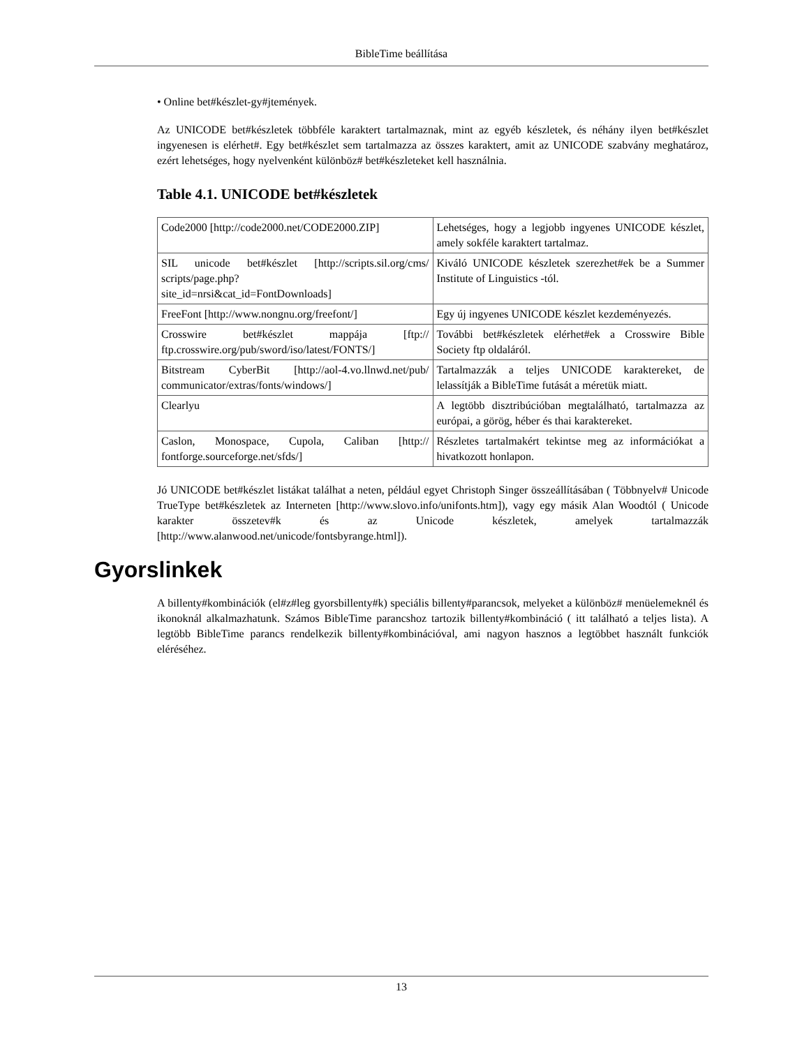BibleTime beállítása
• Online bet#készlet-gy#jtemények.
Az UNICODE bet#készletek többféle karaktert tartalmaznak, mint az egyéb készletek, és néhány ilyen bet#készlet ingyenesen is elérhet#. Egy bet#készlet sem tartalmazza az összes karaktert, amit az UNICODE szabvány meghatároz, ezért lehetséges, hogy nyelvenként különböz# bet#készleteket kell használnia.
Table 4.1. UNICODE bet#készletek
| Code2000 [http://code2000.net/CODE2000.ZIP] | Lehetséges, hogy a legjobb ingyenes UNICODE készlet, amely sokféle karaktert tartalmaz. |
| SIL unicode bet#készlet [http://scripts.sil.org/cms/ scripts/page.php? site_id=nrsi&cat_id=FontDownloads] | Kiváló UNICODE készletek szerezhet#ek be a Summer Institute of Linguistics -tól. |
| FreeFont [http://www.nongnu.org/freefont/] | Egy új ingyenes UNICODE készlet kezdeményezés. |
| Crosswire bet#készlet mappája [ftp:// ftp.crosswire.org/pub/sword/iso/latest/FONTS/] | További bet#készletek elérhet#ek a Crosswire Bible Society ftp oldaláról. |
| Bitstream CyberBit [http://aol-4.vo.llnwd.net/pub/ communicator/extras/fonts/windows/] | Tartalmazzák a teljes UNICODE karaktereket, de lelassítják a BibleTime futását a méretük miatt. |
| Clearlyu | A legtöbb disztribúcióban megtalálható, tartalmazza az európai, a görög, héber és thai karaktereket. |
| Caslon, Monospace, Cupola, Caliban [http:// fontforge.sourceforge.net/sfds/] | Részletes tartalmakért tekintse meg az információkat a hivatkozott honlapon. |
Jó UNICODE bet#készlet listákat találhat a neten, például egyet Christoph Singer összeállításában ( Többnyelv# Unicode TrueType bet#készletek az Interneten [http://www.slovo.info/unifonts.htm]), vagy egy másik Alan Woodtól ( Unicode karakter összetev#k és az Unicode készletek, amelyek tartalmazzák [http://www.alanwood.net/unicode/fontsbyrange.html]).
Gyorslinkek
A billenty#kombinációk (el#z#leg gyorsbillenty#k) speciális billenty#parancsok, melyeket a különböz# menüelemeknél és ikonoknál alkalmazhatunk. Számos BibleTime parancshoz tartozik billenty#kombináció ( itt található a teljes lista). A legtöbb BibleTime parancs rendelkezik billenty#kombinációval, ami nagyon hasznos a legtöbbet használt funkciók eléréséhez.
13